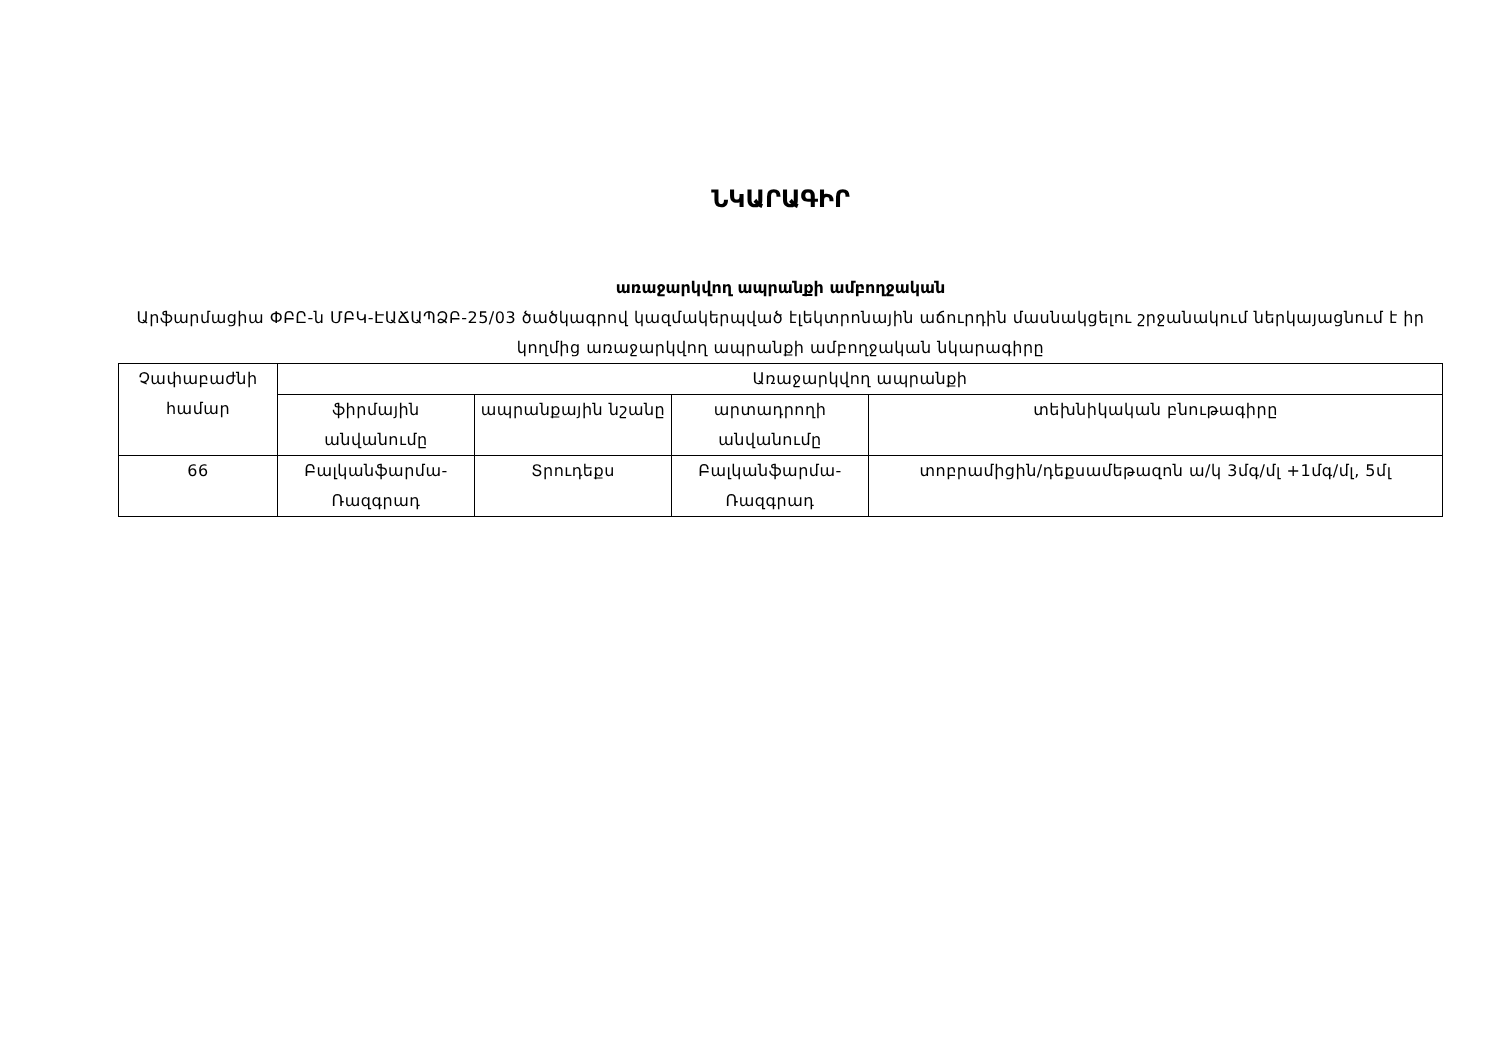ՆԿԱՐԱԳԻՐ
առաջարկվող ապրանքի ամբողջական
Արֆարմացիա ՓԲԸ-ն ՄԲԿ-ԷԱՃԱՊՁԲ-25/03 ծածկագրով կազմակերպված էլեկտրոնային աճուրդին մասնակցելու շրջանակում ներկայացնում է իր կողմից առաջարկվող ապրանքի ամբողջական նկարագիրը
| Չափաբաժնի համար | Առաջարկվող ապրանքի | | | |
| --- | --- | --- | --- | --- |
| | ֆիրմային անվանումը | ապրանքային նշանը | արտադրողի անվանումը | տեխնիկական բնութագիրը |
| 66 | Բալկանֆարմա-Ռազգրադ | Տրուդեքս | Բալկանֆարմա-Ռազգրադ | տոբրամիցին/դեքսամեթազոն ա/կ 3մգ/մլ +1մգ/մլ, 5մլ |